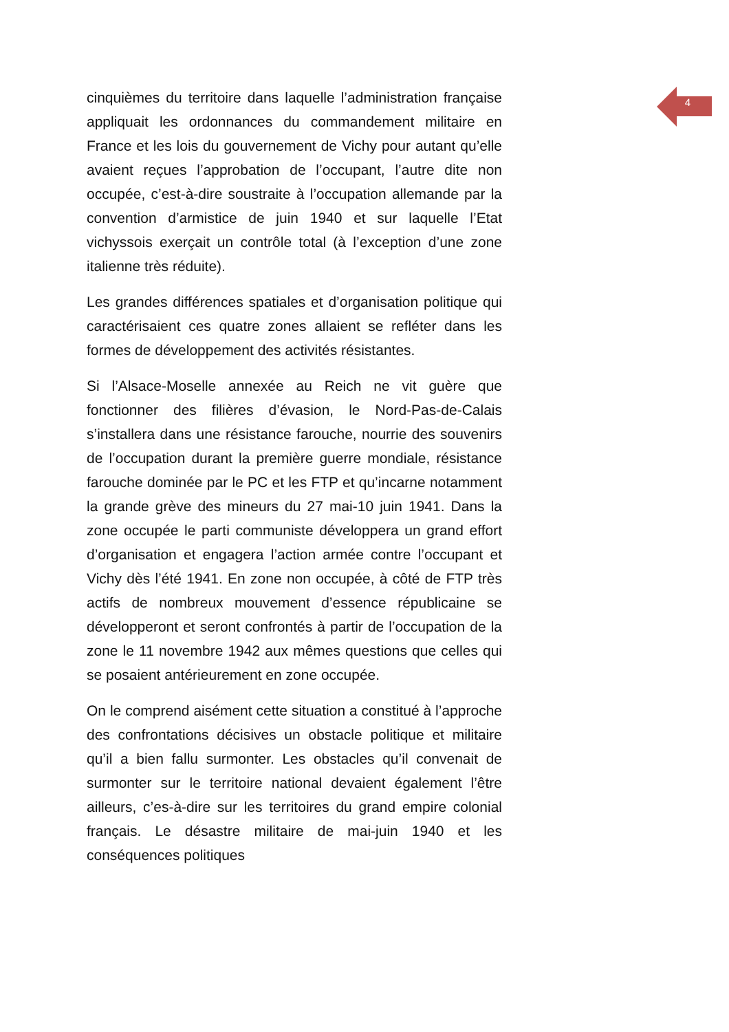4
cinquièmes du territoire dans laquelle l’administration française appliquait les ordonnances du commandement militaire en France et les lois du gouvernement de Vichy pour autant qu’elle avaient reçues l’approbation de l’occupant, l’autre dite non occupée, c’est-à-dire soustraite à l’occupation allemande par la convention d’armistice de juin 1940 et sur laquelle l’Etat vichyssois exerçait un contrôle total (à l’exception d’une zone italienne très réduite).
Les grandes différences spatiales et d’organisation politique qui caractérisaient ces quatre zones allaient se refléter dans les formes de développement des activités résistantes.
Si l’Alsace-Moselle annexée au Reich ne vit guère que fonctionner des filières d’évasion, le Nord-Pas-de-Calais s’installera dans une résistance farouche, nourrie des souvenirs de l’occupation durant la première guerre mondiale, résistance farouche dominée par le PC et les FTP et qu’incarne notamment la grande grève des mineurs du 27 mai-10 juin 1941. Dans la zone occupée le parti communiste développera un grand effort d’organisation et engagera l’action armée contre l’occupant et Vichy dès l’été 1941. En zone non occupée, à côté de FTP très actifs de nombreux mouvement d’essence républicaine se développeront et seront confrontés à partir de l’occupation de la zone le 11 novembre 1942 aux mêmes questions que celles qui se posaient antérieurement en zone occupée.
On le comprend aisément cette situation a constitué à l’approche des confrontations décisives un obstacle politique et militaire qu’il a bien fallu surmonter. Les obstacles qu’il convenait de surmonter sur le territoire national devaient également l’être ailleurs, c’es-à-dire sur les territoires du grand empire colonial français. Le désastre militaire de mai-juin 1940 et les conséquences politiques